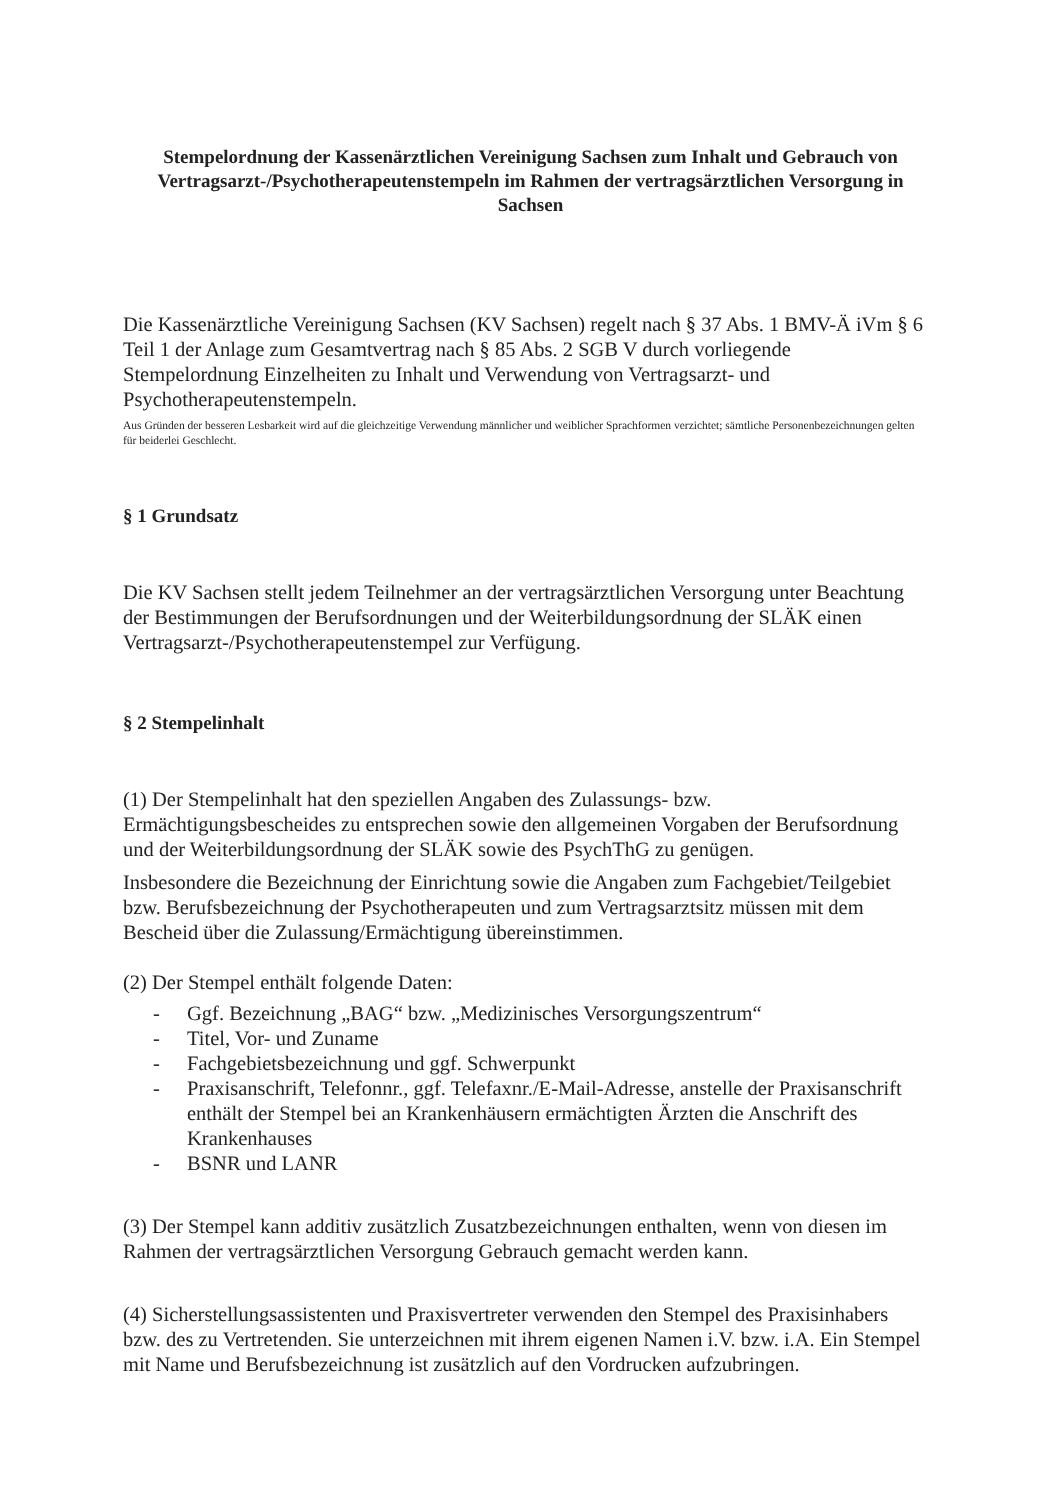Stempelordnung der Kassenärztlichen Vereinigung Sachsen zum Inhalt und Gebrauch von Vertragsarzt-/Psychotherapeutenstempeln im Rahmen der vertragsärztlichen Versorgung in Sachsen
Die Kassenärztliche Vereinigung Sachsen (KV Sachsen) regelt nach § 37 Abs. 1 BMV-Ä iVm § 6 Teil 1 der Anlage zum Gesamtvertrag nach § 85 Abs. 2 SGB V durch vorliegende Stempelordnung Einzelheiten zu Inhalt und Verwendung von Vertragsarzt- und Psychotherapeutenstempeln.
Aus Gründen der besseren Lesbarkeit wird auf die gleichzeitige Verwendung männlicher und weiblicher Sprachformen verzichtet; sämtliche Personenbezeichnungen gelten für beiderlei Geschlecht.
§ 1 Grundsatz
Die KV Sachsen stellt jedem Teilnehmer an der vertragsärztlichen Versorgung unter Beachtung der Bestimmungen der Berufsordnungen und der Weiterbildungsordnung der SLÄK einen Vertragsarzt-/Psychotherapeutenstempel zur Verfügung.
§ 2 Stempelinhalt
(1) Der Stempelinhalt hat den speziellen Angaben des Zulassungs- bzw. Ermächtigungsbescheides zu entsprechen sowie den allgemeinen Vorgaben der Berufsordnung und der Weiterbildungsordnung der SLÄK sowie des PsychThG zu genügen.
Insbesondere die Bezeichnung der Einrichtung sowie die Angaben zum Fachgebiet/Teilgebiet bzw. Berufsbezeichnung der Psychotherapeuten und zum Vertragsarztsitz müssen mit dem Bescheid über die Zulassung/Ermächtigung übereinstimmen.
(2) Der Stempel enthält folgende Daten:
- Ggf. Bezeichnung „BAG“ bzw. „Medizinisches Versorgungszentrum“
- Titel, Vor- und Zuname
- Fachgebietsbezeichnung und ggf. Schwerpunkt
- Praxisanschrift, Telefonnr., ggf. Telefaxnr./E-Mail-Adresse, anstelle der Praxisanschrift enthält der Stempel bei an Krankenhäusern ermächtigten Ärzten die Anschrift des Krankenhauses
- BSNR und LANR
(3) Der Stempel kann additiv zusätzlich Zusatzbezeichnungen enthalten, wenn von diesen im Rahmen der vertragsärztlichen Versorgung Gebrauch gemacht werden kann.
(4) Sicherstellungsassistenten und Praxisvertreter verwenden den Stempel des Praxisinhabers bzw. des zu Vertretenden. Sie unterzeichnen mit ihrem eigenen Namen i.V. bzw. i.A. Ein Stempel mit Name und Berufsbezeichnung ist zusätzlich auf den Vordrucken aufzubringen.